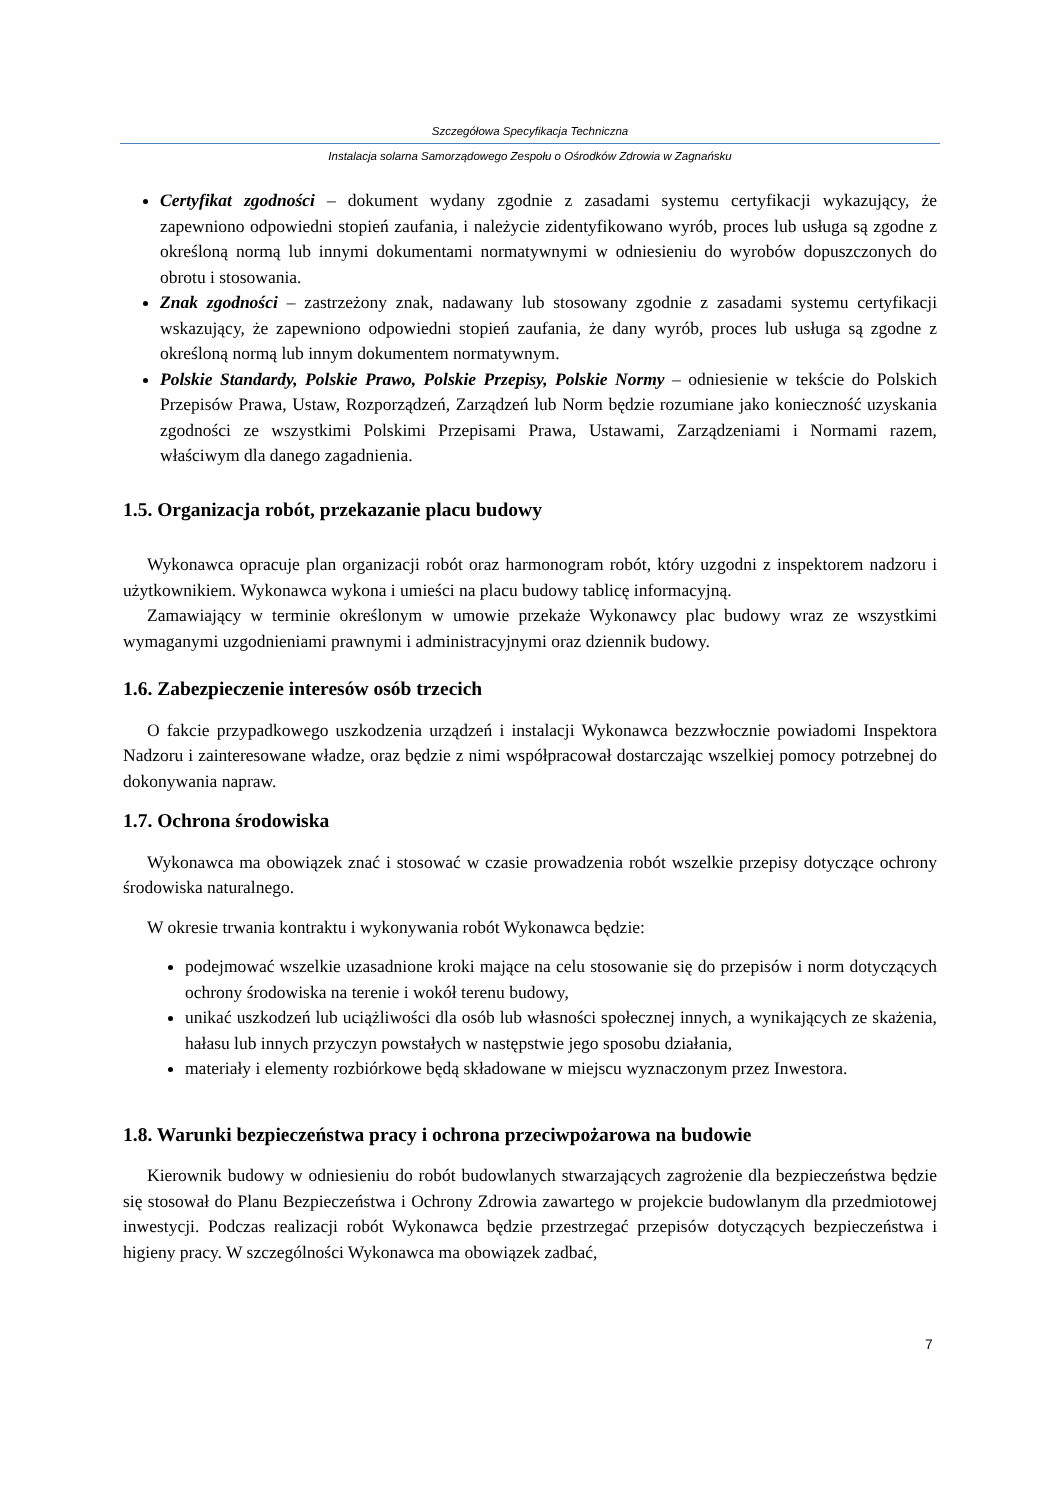Szczegółowa Specyfikacja Techniczna
Instalacja solarna Samorządowego Zespołu o Ośrodków Zdrowia w Zagnańsku
Certyfikat zgodności – dokument wydany zgodnie z zasadami systemu certyfikacji wykazujący, że zapewniono odpowiedni stopień zaufania, i należycie zidentyfikowano wyrób, proces lub usługa są zgodne z określoną normą lub innymi dokumentami normatywnymi w odniesieniu do wyrobów dopuszczonych do obrotu i stosowania.
Znak zgodności – zastrzeżony znak, nadawany lub stosowany zgodnie z zasadami systemu certyfikacji wskazujący, że zapewniono odpowiedni stopień zaufania, że dany wyrób, proces lub usługa są zgodne z określoną normą lub innym dokumentem normatywnym.
Polskie Standardy, Polskie Prawo, Polskie Przepisy, Polskie Normy – odniesienie w tekście do Polskich Przepisów Prawa, Ustaw, Rozporządzeń, Zarządzeń lub Norm będzie rozumiane jako konieczność uzyskania zgodności ze wszystkimi Polskimi Przepisami Prawa, Ustawami, Zarządzeniami i Normami razem, właściwym dla danego zagadnienia.
1.5. Organizacja robót, przekazanie placu budowy
Wykonawca opracuje plan organizacji robót oraz harmonogram robót, który uzgodni z inspektorem nadzoru i użytkownikiem. Wykonawca wykona i umieści na placu budowy tablicę informacyjną.
Zamawiający w terminie określonym w umowie przekaże Wykonawcy plac budowy wraz ze wszystkimi wymaganymi uzgodnieniami prawnymi i administracyjnymi oraz dziennik budowy.
1.6. Zabezpieczenie interesów osób trzecich
O fakcie przypadkowego uszkodzenia urządzeń i instalacji Wykonawca bezzwłocznie powiadomi Inspektora Nadzoru i zainteresowane władze, oraz będzie z nimi współpracował dostarczając wszelkiej pomocy potrzebnej do dokonywania napraw.
1.7. Ochrona środowiska
Wykonawca ma obowiązek znać i stosować w czasie prowadzenia robót wszelkie przepisy dotyczące ochrony środowiska naturalnego.
W okresie trwania kontraktu i wykonywania robót Wykonawca będzie:
podejmować wszelkie uzasadnione kroki mające na celu stosowanie się do przepisów i norm dotyczących ochrony środowiska na terenie i wokół terenu budowy,
unikać uszkodzeń lub uciążliwości dla osób lub własności społecznej innych, a wynikających ze skażenia, hałasu lub innych przyczyn powstałych w następstwie jego sposobu działania,
materiały i elementy rozbiórkowe będą składowane w miejscu wyznaczonym przez Inwestora.
1.8. Warunki bezpieczeństwa pracy i ochrona przeciwpożarowa na budowie
Kierownik budowy w odniesieniu do robót budowlanych stwarzających zagrożenie dla bezpieczeństwa będzie się stosował do Planu Bezpieczeństwa i Ochrony Zdrowia zawartego w projekcie budowlanym dla przedmiotowej inwestycji. Podczas realizacji robót Wykonawca będzie przestrzegać przepisów dotyczących bezpieczeństwa i higieny pracy. W szczególności Wykonawca ma obowiązek zadbać,
7